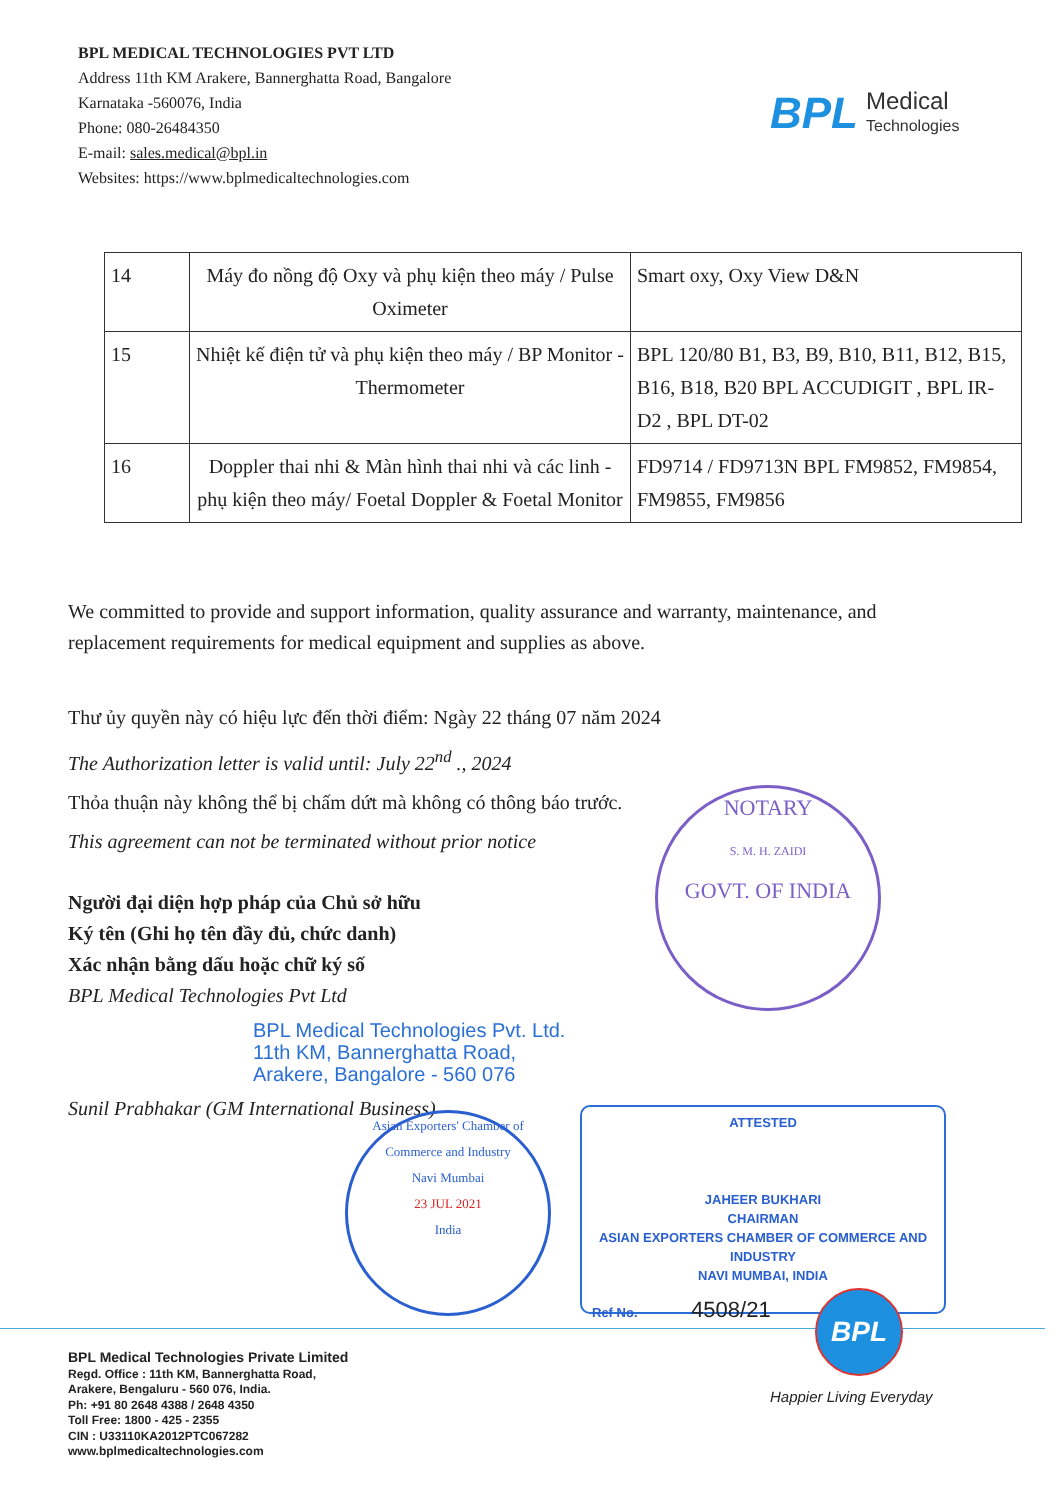BPL MEDICAL TECHNOLOGIES PVT LTD
Address 11th KM Arakere, Bannerghatta Road, Bangalore
Karnataka -560076, India
Phone: 080-26484350
E-mail: sales.medical@bpl.in
Websites: https://www.bplmedicaltechnologies.com
BPL Medical
Technologies
| 14 | Máy đo nồng độ Oxy và phụ kiện theo máy / Pulse Oximeter | Smart oxy, Oxy View D&N |
| 15 | Nhiệt kế điện tử và phụ kiện theo máy / BP Monitor - Thermometer | BPL 120/80 B1, B3, B9, B10, B11, B12, B15, B16, B18, B20 BPL ACCUDIGIT , BPL IR-D2 , BPL DT-02 |
| 16 | Doppler thai nhi & Màn hình thai nhi và các linh - phụ kiện theo máy/ Foetal Doppler & Foetal Monitor | FD9714 / FD9713N BPL FM9852, FM9854, FM9855, FM9856 |
We committed to provide and support information, quality assurance and warranty, maintenance, and replacement requirements for medical equipment and supplies as above.
Thư ủy quyền này có hiệu lực đến thời điểm: Ngày 22 tháng 07 năm 2024
The Authorization letter is valid until: July 22<sup>nd</sup> ., 2024
Thỏa thuận này không thể bị chấm dứt mà không có thông báo trước.
This agreement can not be terminated without prior notice
Người đại diện hợp pháp của Chủ sở hữu
Ký tên (Ghi họ tên đầy đủ, chức danh)
Xác nhận bằng dấu hoặc chữ ký số
BPL Medical Technologies Pvt Ltd
BPL Medical Technologies Pvt. Ltd.
11th KM, Bannerghatta Road,
Arakere, Bangalore - 560 076
Sunil Prabhakar (GM International Business)
NOTARY
S. M. H. ZAIDI
GOVT. OF INDIA
Asian Exporters' Chamber of Commerce and Industry
Navi Mumbai
23 JUL 2021
India
ATTESTED
JAHEER BUKHARI
CHAIRMAN
ASIAN EXPORTERS CHAMBER OF COMMERCE AND INDUSTRY
NAVI MUMBAI, INDIA
Ref No. 4508/21
BPL
Happier Living Everyday
BPL Medical Technologies Private Limited
Regd. Office : 11th KM, Bannerghatta Road,
Arakere, Bengaluru - 560 076, India.
Ph: +91 80 2648 4388 / 2648 4350
Toll Free: 1800 - 425 - 2355
CIN : U33110KA2012PTC067282
www.bplmedicaltechnologies.com